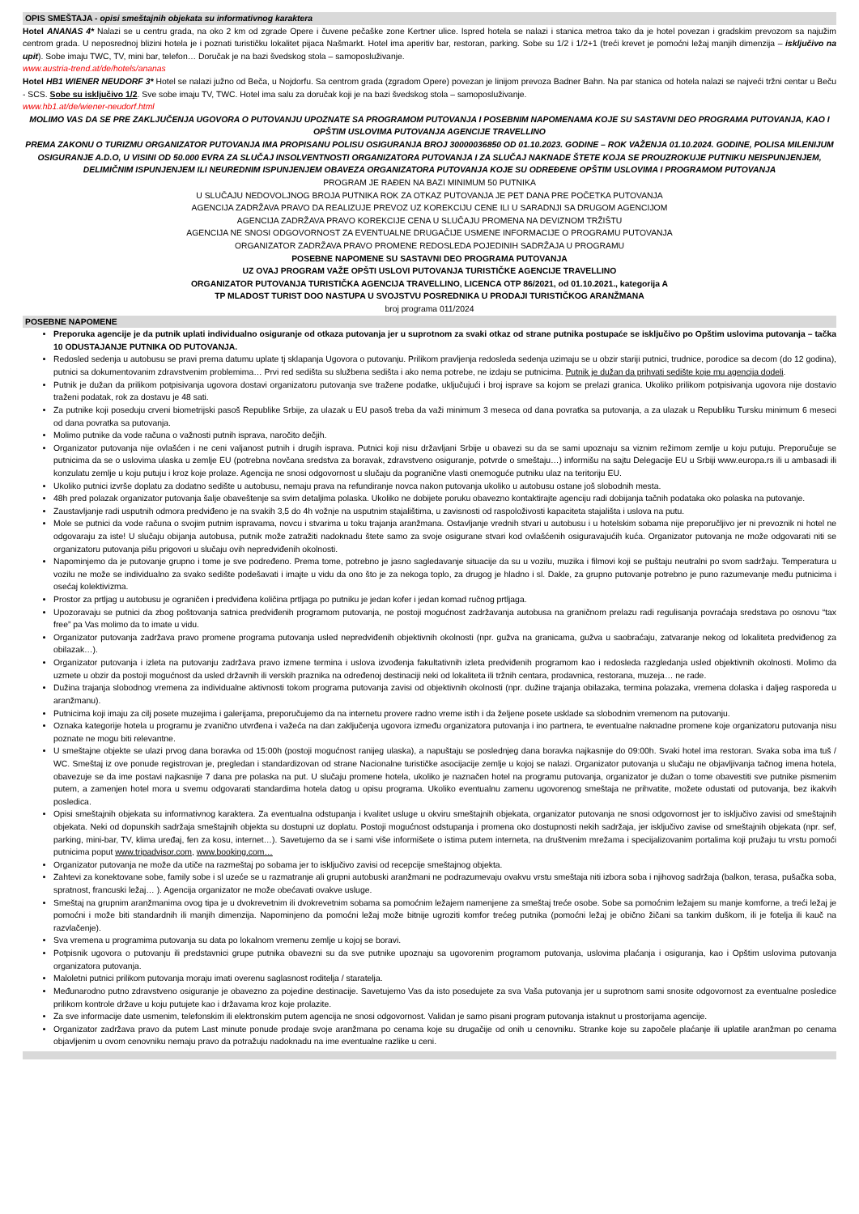OPIS SMEŠTAJA - opisi smeštajnih objekata su informativnog karaktera
Hotel ANANAS 4* Nalazi se u centru grada, na oko 2 km od zgrade Opere i čuvene pečaške zone Kertner ulice. Ispred hotela se nalazi i stanica metroa tako da je hotel povezan i gradskim prevozom sa najužim centrom grada. U neposrednoj blizini hotela je i poznati turističku lokalitet pijaca Našmarkt. Hotel ima aperitiv bar, restoran, parking. Sobe su 1/2 i 1/2+1 (treći krevet je pomoćni ležaj manjih dimenzija – isključivo na upit). Sobe imaju TWC, TV, mini bar, telefon… Doručak je na bazi švedskog stola – samoposluživanje.
www.austria-trend.at/de/hotels/ananas
Hotel HB1 WIENER NEUDORF 3* Hotel se nalazi južno od Beča, u Nojdorfu. Sa centrom grada (zgradom Opere) povezan je linijom prevoza Badner Bahn. Na par stanica od hotela nalazi se najveći tržni centar u Beču - SCS. Sobe su isključivo 1/2. Sve sobe imaju TV, TWC. Hotel ima salu za doručak koji je na bazi švedskog stola – samoposluživanje.
www.hb1.at/de/wiener-neudorf.html
MOLIMO VAS DA SE PRE ZAKLJUČENJA UGOVORA O PUTOVANJU UPOZNATE SA PROGRAMOM PUTOVANJA I POSEBNIM NAPOMENAMA KOJE SU SASTAVNI DEO PROGRAMA PUTOVANJA, KAO I OPŠTIM USLOVIMA PUTOVANJA AGENCIJE TRAVELLINO
PREMA ZAKONU O TURIZMU ORGANIZATOR PUTOVANJA IMA PROPISANU POLISU OSIGURANJA BROJ 30000036850 OD 01.10.2023. GODINE – ROK VAŽENJA 01.10.2024. GODINE, POLISA MILENIJUM OSIGURANJE A.D.O, U VISINI OD 50.000 EVRA ZA SLUČAJ INSOLVENTNOSTI ORGANIZATORA PUTOVANJA I ZA SLUČAJ NAKNADE ŠTETE KOJA SE PROUZROKUJE PUTNIKU NEISPUNJENJEM, DELIMIČNIM ISPUNJENJEM ILI NEUREDNIM ISPUNJENJEM OBAVEZA ORGANIZATORA PUTOVANJA KOJE SU ODREĐENE OPŠTIM USLOVIMA I PROGRAMOM PUTOVANJA
PROGRAM JE RAĐEN NA BAZI MINIMUM 50 PUTNIKA
U SLUČAJU NEDOVOLJNOG BROJA PUTNIKA ROK ZA OTKAZ PUTOVANJA JE PET DANA PRE POČETKA PUTOVANJA
AGENCIJA ZADRŽAVA PRAVO DA REALIZUJE PREVOZ UZ KOREKCIJU CENE ILI U SARADNJI SA DRUGOM AGENCIJOM
AGENCIJA ZADRŽAVA PRAVO KOREKCIJE CENA U SLUČAJU PROMENA NA DEVIZNOM TRŽIŠTU
AGENCIJA NE SNOSI ODGOVORNOST ZA EVENTUALNE DRUGAČIJE USMENE INFORMACIJE O PROGRAMU PUTOVANJA
ORGANIZATOR ZADRŽAVA PRAVO PROMENE REDOSLEDA POJEDINIH SADRŽAJA U PROGRAMU
POSEBNE NAPOMENE SU SASTAVNI DEO PROGRAMA PUTOVANJA
UZ OVAJ PROGRAM VAŽE OPŠTI USLOVI PUTOVANJA TURISTIČKE AGENCIJE TRAVELLINO
ORGANIZATOR PUTOVANJA TURISTIČKA AGENCIJA TRAVELLINO, LICENCA OTP 86/2021, od 01.10.2021., kategorija A
TP MLADOST TURIST DOO NASTUPA U SVOJSTVU POSREDNIKA U PRODAJI TURISTIČKOG ARANŽMANA
broj programa 011/2024
POSEBNE NAPOMENE
Preporuka agencije je da putnik uplati individualno osiguranje od otkaza putovanja jer u suprotnom za svaki otkaz od strane putnika postupaće se isključivo po Opštim uslovima putovanja – tačka 10 ODUSTAJANJE PUTNIKA OD PUTOVANJA.
Redosled sedenja u autobusu se pravi prema datumu uplate tj sklapanja Ugovora o putovanju. Prilikom pravljenja redosleda sedenja uzimaju se u obzir stariji putnici, trudnice, porodice sa decom (do 12 godina), putnici sa dokumentovanim zdravstvenim problemima… Prvi red sedišta su službena sedišta i ako nema potrebe, ne izdaju se putnicima. Putnik je dužan da prihvati sedište koje mu agencija dodeli.
Putnik je dužan da prilikom potpisivanja ugovora dostavi organizatoru putovanja sve tražene podatke, uključujući i broj isprave sa kojom se prelazi granica. Ukoliko prilikom potpisivanja ugovora nije dostavio traženi podatak, rok za dostavu je 48 sati.
Za putnike koji poseduju crveni biometrijski pasoš Republike Srbije, za ulazak u EU pasoš treba da važi minimum 3 meseca od dana povratka sa putovanja, a za ulazak u Republiku Tursku minimum 6 meseci od dana povratka sa putovanja.
Molimo putnike da vode računa o važnosti putnih isprava, naročito dečjih.
Organizator putovanja nije ovlašćen i ne ceni valjanost putnih i drugih isprava. Putnici koji nisu državljani Srbije u obavezi su da se sami upoznaju sa viznim režimom zemlje u koju putuju. Preporučuje se putnicima da se o uslovima ulaska u zemlje EU (potrebna novčana sredstva za boravak, zdravstveno osiguranje, potvrde o smeštaju…) informišu na sajtu Delegacije EU u Srbiji www.europa.rs ili u ambasadi ili konzulatu zemlje u koju putuju i kroz koje prolaze. Agencija ne snosi odgovornost u slučaju da pogranične vlasti onemoguće putniku ulaz na teritoriju EU.
Ukoliko putnici izvrše doplatu za dodatno sedište u autobusu, nemaju prava na refundiranje novca nakon putovanja ukoliko u autobusu ostane još slobodnih mesta.
48h pred polazak organizator putovanja šalje obaveštenje sa svim detaljima polaska. Ukoliko ne dobijete poruku obavezno kontaktirajte agenciju radi dobijanja tačnih podataka oko polaska na putovanje.
Zaustavljanje radi usputnih odmora predviđeno je na svakih 3,5 do 4h vožnje na usputnim stajalištima, u zavisnosti od raspoloživosti kapaciteta stajališta i uslova na putu.
Mole se putnici da vode računa o svojim putnim ispravama, novcu i stvarima u toku trajanja aranžmana. Ostavljanje vrednih stvari u autobusu i u hotelskim sobama nije preporučljivo jer ni prevoznik ni hotel ne odgovaraju za iste! U slučaju obijanja autobusa, putnik može zatražiti nadoknadu štete samo za svoje osigurane stvari kod ovlašćenih osiguravajućih kuća. Organizator putovanja ne može odgovarati niti se organizatoru putovanja pišu prigovori u slučaju ovih nepredviđenih okolnosti.
Napominjemo da je putovanje grupno i tome je sve podređeno. Prema tome, potrebno je jasno sagledavanje situacije da su u vozilu, muzika i filmovi koji se puštaju neutralni po svom sadržaju. Temperatura u vozilu ne može se individualno za svako sedište podešavati i imajte u vidu da ono što je za nekoga toplo, za drugog je hladno i sl. Dakle, za grupno putovanje potrebno je puno razumevanje među putnicima i osećaj kolektivizma.
Prostor za prtljag u autobusu je ograničen i predviđena količina prtljaga po putniku je jedan kofer i jedan komad ručnog prtljaga.
Upozoravaju se putnici da zbog poštovanja satnica predviđenih programom putovanja, ne postoji mogućnost zadržavanja autobusa na graničnom prelazu radi regulisanja povraćaja sredstava po osnovu “tax free” pa Vas molimo da to imate u vidu.
Organizator putovanja zadržava pravo promene programa putovanja usled nepredviđenih objektivnih okolnosti (npr. gužva na granicama, gužva u saobraćaju, zatvaranje nekog od lokaliteta predviđenog za obilazak…).
Organizator putovanja i izleta na putovanju zadržava pravo izmene termina i uslova izvođenja fakultativnih izleta predviđenih programom kao i redosleda razgledanja usled objektivnih okolnosti. Molimo da uzmete u obzir da postoji mogućnost da usled državnih ili verskih praznika na određenoj destinaciji neki od lokaliteta ili tržnih centara, prodavnica, restorana, muzeja… ne rade.
Dužina trajanja slobodnog vremena za individualne aktivnosti tokom programa putovanja zavisi od objektivnih okolnosti (npr. dužine trajanja obilazaka, termina polazaka, vremena dolaska i daljeg rasporeda u aranžmanu).
Putnicima koji imaju za cilj posete muzejima i galerijama, preporučujemo da na internetu provere radno vreme istih i da željene posete usklade sa slobodnim vremenom na putovanju.
Oznaka kategorije hotela u programu je zvanično utvrđena i važeća na dan zaključenja ugovora između organizatora putovanja i ino partnera, te eventualne naknadne promene koje organizatoru putovanja nisu poznate ne mogu biti relevantne.
U smeštajne objekte se ulazi prvog dana boravka od 15:00h (postoji mogućnost ranijeg ulaska), a napuštaju se poslednjeg dana boravka najkasnije do 09:00h. Svaki hotel ima restoran. Svaka soba ima tuš / WC. Smeštaj iz ove ponude registrovan je, pregledan i standardizovan od strane Nacionalne turističke asocijacije zemlje u kojoj se nalazi. Organizator putovanja u slučaju ne objavljivanja tačnog imena hotela, obavezuje se da ime postavi najkasnije 7 dana pre polaska na put. U slučaju promene hotela, ukoliko je naznačen hotel na programu putovanja, organizator je dužan o tome obavestiti sve putnike pismenim putem, a zamenjen hotel mora u svemu odgovarati standardima hotela datog u opisu programa. Ukoliko eventualnu zamenu ugovorenog smeštaja ne prihvatite, možete odustati od putovanja, bez ikakvih posledica.
Opisi smeštajnih objekata su informativnog karaktera. Za eventualna odstupanja i kvalitet usluge u okviru smeštajnih objekata, organizator putovanja ne snosi odgovornost jer to isključivo zavisi od smeštajnih objekata. Neki od dopunskih sadržaja smeštajnih objekta su dostupni uz doplatu. Postoji mogućnost odstupanja i promena oko dostupnosti nekih sadržaja, jer isključivo zavise od smeštajnih objekata (npr. sef, parking, mini-bar, TV, klima uređaj, fen za kosu, internet…). Savetujemo da se i sami više informišete o istima putem interneta, na društvenim mrežama i specijalizovanim portalima koji pružaju tu vrstu pomoći putnicima poput www.tripadvisor.com, www.booking.com…
Organizator putovanja ne može da utiče na razmeštaj po sobama jer to isključivo zavisi od recepcije smeštajnog objekta.
Zahtevi za konektovane sobe, family sobe i sl uzeće se u razmatranje ali grupni autobuski aranžmani ne podrazumevaju ovakvu vrstu smeštaja niti izbora soba i njihovog sadržaja (balkon, terasa, pušačka soba, spratnost, francuski ležaj… ). Agencija organizator ne može obećavati ovakve usluge.
Smeštaj na grupnim aranžmanima ovog tipa je u dvokrevetnim ili dvokrevetnim sobama sa pomoćnim ležajem namenjene za smeštaj treće osobe. Sobe sa pomoćnim ležajem su manje komforne, a treći ležaj je pomoćni i može biti standardnih ili manjih dimenzija. Napominjeno da pomoćni ležaj može bitnije ugroziti komfor trećeg putnika (pomoćni ležaj je obično žičani sa tankim duškom, ili je fotelja ili kauč na razvlačenje).
Sva vremena u programima putovanja su data po lokalnom vremenu zemlje u kojoj se boravi.
Potpisnik ugovora o putovanju ili predstavnici grupe putnika obavezni su da sve putnike upoznaju sa ugovorenim programom putovanja, uslovima plaćanja i osiguranja, kao i Opštim uslovima putovanja organizatora putovanja.
Maloletni putnici prilikom putovanja moraju imati overenu saglasnost roditelja / staratelja.
Međunarodno putno zdravstveno osiguranje je obavezno za pojedine destinacije. Savetujemo Vas da isto posedujete za sva Vaša putovanja jer u suprotnom sami snosite odgovornost za eventualne posledice prilikom kontrole države u koju putujete kao i državama kroz koje prolazite.
Za sve informacije date usmenim, telefonskim ili elektronskim putem agencija ne snosi odgovornost. Validan je samo pisani program putovanja istaknut u prostorijama agencije.
Organizator zadržava pravo da putem Last minute ponude prodaje svoje aranžmana po cenama koje su drugačije od onih u cenovniku. Stranke koje su započele plaćanje ili uplatile aranžman po cenama objavljenim u ovom cenovniku nemaju pravo da potražuju nadoknadu na ime eventualne razlike u ceni.